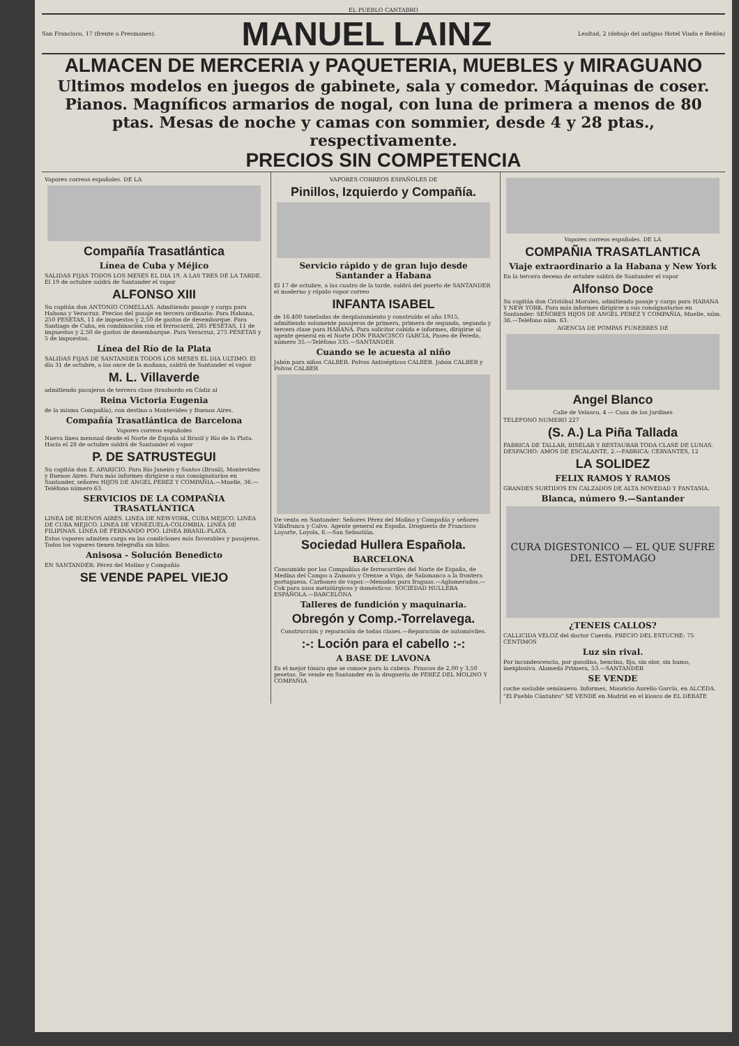EL PUEBLO CANTABRO
San Francisco, 17 (frente a Presmanes).
MANUEL LAINZ
Lealtad, 2 (debajo del antiguo Hotel Viuda e Redón)
ALMACEN DE MERCERIA y PAQUETERIA, MUEBLES y MIRAGUANO
Ultimos modelos en juegos de gabinete, sala y comedor. Máquinas de coser. Pianos. Magníficos armarios de nogal, con luna de primera a menos de 80 ptas. Mesas de noche y camas con sommier, desde 4 y 28 ptas., respectivamente.
PRECIOS SIN COMPETENCIA
Vapores correos españoles. DE LA
Compañía Trasatlántica
Línea de Cuba y Méjico
SALIDAS FIJAS TODOS LOS MESES EL DIA 19, A LAS TRES DE LA TARDE. El 19 de octubre saldrá de Santander el vapor
ALFONSO XIII
Su capitán don ANTONIO COMELLAS. Admitiendo pasaje y carga para Habana y Veracruz. Precios del pasaje en tercera ordinaria: Para Habana, 250 PESETAS, 11 de impuestos y 2,50 de gastos de desembarque. Para Santiago de Cuba, en combinación con el ferrocarril, 285 PESETAS, 11 de impuestos y 2,50 de gastos de desembarque. Para Veracruz, 275 PESETAS y 5 de impuestos.
Línea del Río de la Plata
SALIDAS FIJAS DE SANTANDER TODOS LOS MESES EL DIA ULTIMO. El día 31 de octubre, a las once de la mañana, saldrá de Santander el vapor
M. L. Villaverde
admitiendo pasajeros de tercera clase (trasbordo en Cádiz al
Reina Victoria Eugenia
de la misma Compañía), con destino a Montevideo y Buenos Aires.
Compañía Trasatlántica de Barcelona
Vapores correos españoles
Nueva línea mensual desde el Norte de España al Brasil y Río de la Plata. Hacia el 28 de octubre saldrá de Santander el vapor
P. DE SATRUSTEGUI
Su capitán don E. APARICIO. Para Río Janeiro y Santos (Brasil), Montevideo y Buenos Aires. Para más informes dirigirse a sus consignatarios en Santander, señores HIJOS DE ANGEL PEREZ Y COMPAÑIA.—Muelle, 36.—Teléfono número 63.
SERVICIOS DE LA COMPAÑIA TRASATLÁNTICA
LINEA DE BUENOS AIRES. LINEA DE NEW-YORK, CUBA MEJICO. LINEA DE CUBA MEJICO. LINEA DE VENEZUELA-COLOMBIA. LINEA DE FILIPINAS. LINEA DE FERNANDO POO. LINEA BRASIL-PLATA.
Estos vapores admiten carga en las condiciones más favorables y pasajeros. Todos los vapores tienen telegrafía sin hilos.
Anisosa - Solución Benedicto
EN SANTANDER: Pérez del Molino y Compañía
SE VENDE PAPEL VIEJO
VAPORES CORREOS ESPAÑOLES DE
Pinillos, Izquierdo y Compañía.
Servicio rápido y de gran lujo desde Santander a Habana
El 17 de octubre, a las cuatro de la tarde, saldrá del puerto de SANTANDER el moderno y rápido vapor correo
INFANTA ISABEL
de 16.400 toneladas de desplazamiento y construído el año 1915, admitiendo solamente pasajeros de primera, primera de segunda, segunda y tercera clase para HABANA. Para solicitar cabida e informes, dirigirse al agente general en el Norte DON FRANCISCO GARCIA, Paseo de Pereda, número 35.—Teléfono 335.—SANTANDER
Cuando se le acuesta al niño
Jabón para niños CALBER. Polvos Antisépticos CALBER. Jabón CALBER y Polvos CALBER
De venta en Santander: Señores Pérez del Molino y Compañía y señores Villafranca y Calvo. Agente general en España. Droguería de Francisco Loyarte, Loyola, 6.—San Sebastián.
Sociedad Hullera Española.
BARCELONA
Consumido por las Compañías de ferrocarriles del Norte de España, de Medina del Campo a Zamora y Orense a Vigo, de Salamanca a la frontera portuguesa. Carbones de vapor.—Menudos para fraguas.—Aglomerados.—Cok para usos metalúrgicos y domésticos. SOCIEDAD HULLERA ESPAÑOLA.—BARCELONA
Talleres de fundición y maquinaria.
Obregón y Comp.-Torrelavega.
Construcción y reparación de todas clases.—Reparación de automóviles.
:-: Loción para el cabello :-:
A BASE DE LAVONA
Es el mejor tónico que se conoce para la cabeza. Frascos de 2,00 y 3,50 pesetas. Se vende en Santander en la droguería de PEREZ DEL MOLINO Y COMPAÑIA
Vapores correos españoles. DE LA
COMPAÑIA TRASATLANTICA
Viaje extraordinario a la Habana y New York
En la tercera decena de octubre saldrá de Santander el vapor
Alfonso Doce
Su capitán don Cristóbal Morales, admitiendo pasaje y carga para HABANA Y NEW YORK. Para más informes dirigirse a sus consignatarios en Santander: SEÑORES HIJOS DE ANGEL PEREZ Y COMPAÑIA, Muelle, núm. 36.—Teléfono núm. 63.
AGENCIA DE POMPAS FUNEBRES DE
Angel Blanco
Calle de Velasco, 4 — Casa de los Jardines
TELEFONO NUMERO 227
(S. A.) La Piña Tallada
FABRICA DE TALLAR, BISELAR Y RESTAURAR TODA CLASE DE LUNAS. DESPACHO: AMOS DE ESCALANTE, 2.—FABRICA: CERVANTES, 12
LA SOLIDEZ
FELIX RAMOS Y RAMOS
GRANDES SURTIDOS EN CALZADOS DE ALTA NOVEDAD Y FANTASIA.
Blanca, número 9.—Santander
CURA DIGESTONICO — EL QUE SUFRE DEL ESTOMAGO
¿TENEIS CALLOS?
CALLICIDA VELOZ del doctor Cuerda. PRECIO DEL ESTUCHE: 75 CENTIMOS
Luz sin rival.
Por incandescencia, por gasolina, bencina, fija, sin olor, sin humo, inexplosiva. Alameda Primera, 53.—SANTANDER
SE VENDE
coche sociable seminuevo. Informes, Mauricio Aurelio García, en ALCEDA.
"El Pueblo Cántabro" SE VENDE en Madrid en el kiosco de EL DEBATE